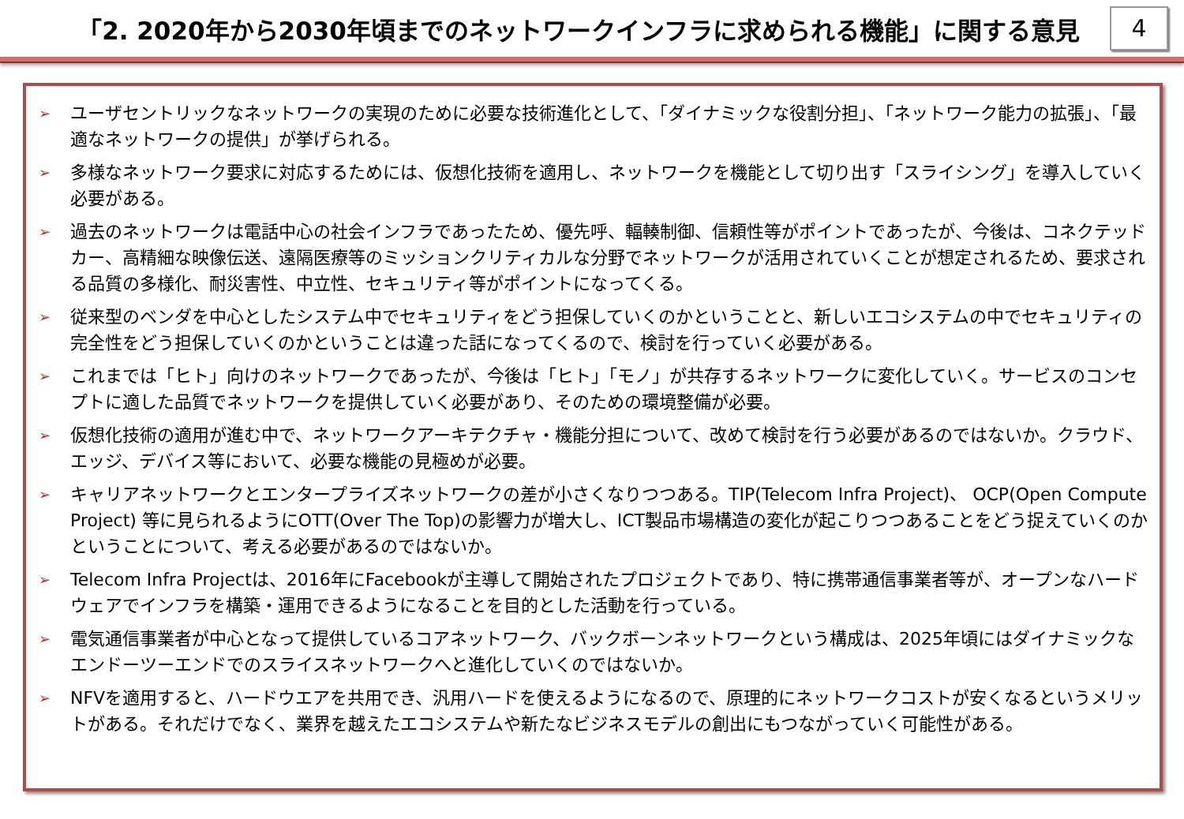「2. 2020年から2030年頃までのネットワークインフラに求められる機能」に関する意見
4
➢ ユーザセントリックなネットワークの実現のために必要な技術進化として、「ダイナミックな役割分担」、「ネットワーク能力の拡張」、「最適なネットワークの提供」が挙げられる。
➢ 多様なネットワーク要求に対応するためには、仮想化技術を適用し、ネットワークを機能として切り出す「スライシング」を導入していく必要がある。
➢ 過去のネットワークは電話中心の社会インフラであったため、優先呼、輻輳制御、信頼性等がポイントであったが、今後は、コネクテッドカー、高精細な映像伝送、遠隔医療等のミッションクリティカルな分野でネットワークが活用されていくことが想定されるため、要求される品質の多様化、耐災害性、中立性、セキュリティ等がポイントになってくる。
➢ 従来型のベンダを中心としたシステム中でセキュリティをどう担保していくのかということと、新しいエコシステムの中でセキュリティの完全性をどう担保していくのかということは違った話になってくるので、検討を行っていく必要がある。
➢ これまでは「ヒト」向けのネットワークであったが、今後は「ヒト」「モノ」が共存するネットワークに変化していく。サービスのコンセプトに適した品質でネットワークを提供していく必要があり、そのための環境整備が必要。
➢ 仮想化技術の適用が進む中で、ネットワークアーキテクチャ・機能分担について、改めて検討を行う必要があるのではないか。クラウド、エッジ、デバイス等において、必要な機能の見極めが必要。
➢ キャリアネットワークとエンタープライズネットワークの差が小さくなりつつある。TIP(Telecom Infra Project)、 OCP(Open Compute Project) 等に見られるようにOTT(Over The Top)の影響力が増大し、ICT製品市場構造の変化が起こりつつあることをどう捉えていくのかということについて、考える必要があるのではないか。
➢ Telecom Infra Projectは、2016年にFacebookが主導して開始されたプロジェクトであり、特に携帯通信事業者等が、オープンなハードウェアでインフラを構築・運用できるようになることを目的とした活動を行っている。
➢ 電気通信事業者が中心となって提供しているコアネットワーク、バックボーンネットワークという構成は、2025年頃にはダイナミックなエンドーツーエンドでのスライスネットワークへと進化していくのではないか。
➢ NFVを適用すると、ハードウエアを共用でき、汎用ハードを使えるようになるので、原理的にネットワークコストが安くなるというメリットがある。それだけでなく、業界を越えたエコシステムや新たなビジネスモデルの創出にもつながっていく可能性がある。